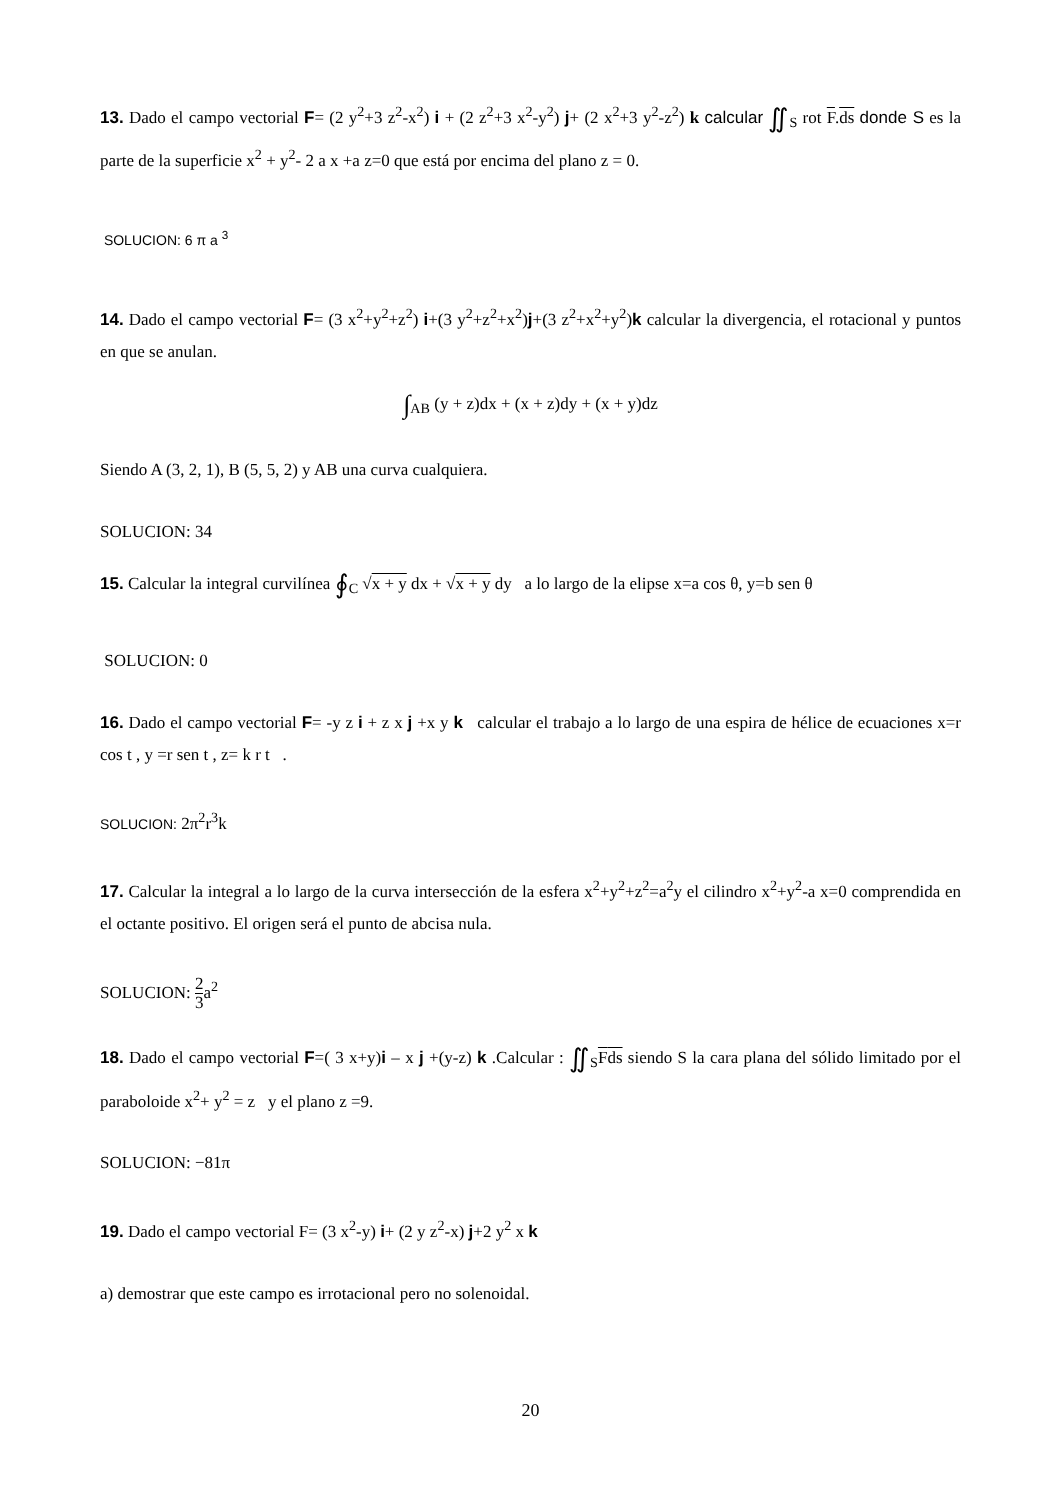13. Dado el campo vectorial F= (2 y<sup>2</sup>+3 z<sup>2</sup>-x<sup>2</sup>) i + (2 z<sup>2</sup>+3 x<sup>2</sup>-y<sup>2</sup>) j+ (2 x<sup>2</sup>+3 y<sup>2</sup>-z<sup>2</sup>) k calcular ∬<sub>S</sub> rot F.ds donde S es la parte de la superficie x<sup>2</sup> + y<sup>2</sup>- 2 a x +a z=0 que está por encima del plano z = 0.
SOLUCION: 6 π a <sup>3</sup>
14. Dado el campo vectorial F= (3 x<sup>2</sup>+y<sup>2</sup>+z<sup>2</sup>) i+(3 y<sup>2</sup>+z<sup>2</sup>+x<sup>2</sup>)j+(3 z<sup>2</sup>+x<sup>2</sup>+y<sup>2</sup>)k calcular la divergencia, el rotacional y puntos en que se anulan.
∫<sub>AB</sub> (y + z)dx + (x + z)dy + (x + y)dz
Siendo A (3, 2, 1), B (5, 5, 2) y AB una curva cualquiera.
SOLUCION: 34
15. Calcular la integral curvilínea ∮<sub>C</sub> √x + y dx + √x + y dy a lo largo de la elipse x=a cos θ, y=b sen θ
SOLUCION: 0
16. Dado el campo vectorial F= -y z i + z x j +x y k calcular el trabajo a lo largo de una espira de hélice de ecuaciones x=r cos t , y =r sen t , z= k r t .
SOLUCION: 2π<sup>2</sup>r<sup>3</sup>k
17. Calcular la integral a lo largo de la curva intersección de la esfera x<sup>2</sup>+y<sup>2</sup>+z<sup>2</sup>=a<sup>2</sup>y el cilindro x<sup>2</sup>+y<sup>2</sup>-a x=0 comprendida en el octante positivo. El origen será el punto de abcisa nula.
SOLUCION: 2 3a<sup>2</sup>
18. Dado el campo vectorial F=( 3 x+y)i – x j +(y-z) k .Calcular : ∬<sub>S</sub>Fds siendo S la cara plana del sólido limitado por el paraboloide x<sup>2</sup>+ y<sup>2</sup> = z y el plano z =9.
SOLUCION: −81π
19. Dado el campo vectorial F= (3 x<sup>2</sup>-y) i+ (2 y z<sup>2</sup>-x) j+2 y<sup>2</sup> x k
a) demostrar que este campo es irrotacional pero no solenoidal.
20